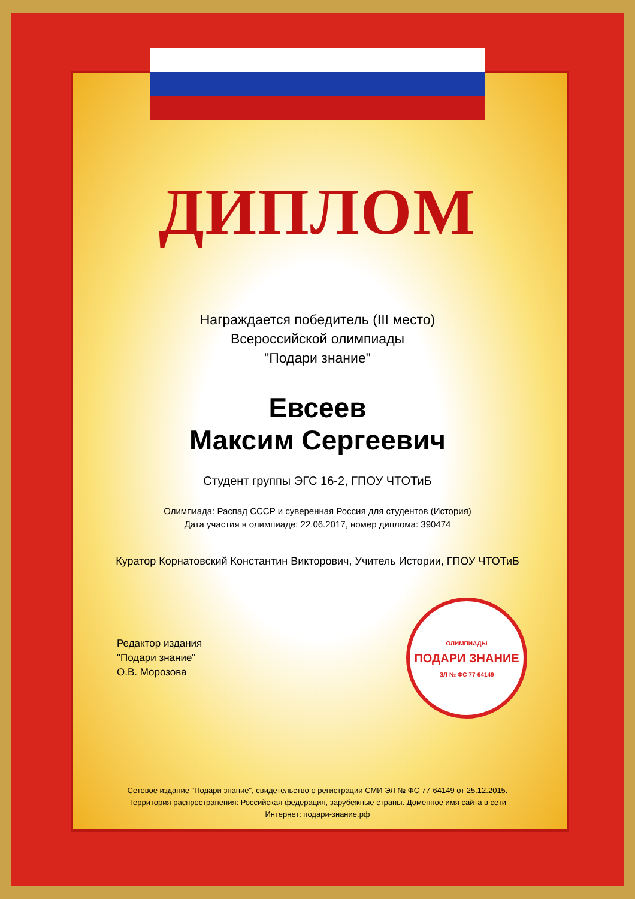ДИПЛОМ
Награждается победитель (III место)
Всероссийской олимпиады
"Подари знание"
Евсеев
Максим Сергеевич
Студент группы ЭГС 16-2, ГПОУ ЧТОТиБ
Олимпиада: Распад СССР и суверенная Россия для студентов (История)
Дата участия в олимпиаде: 22.06.2017, номер диплома: 390474
Куратор Корнатовский Константин Викторович, Учитель Истории, ГПОУ ЧТОТиБ
Редактор издания
"Подари знание"
О.В. Морозова
ОЛИМПИАДЫ
ПОДАРИ ЗНАНИЕ
ЭЛ № ФС 77-64149
Сетевое издание "Подари знание", свидетельство о регистрации СМИ ЭЛ № ФС 77-64149 от 25.12.2015. Территория распространения: Российская федерация, зарубежные страны. Доменное имя сайта в сети Интернет: подари-знание.рф